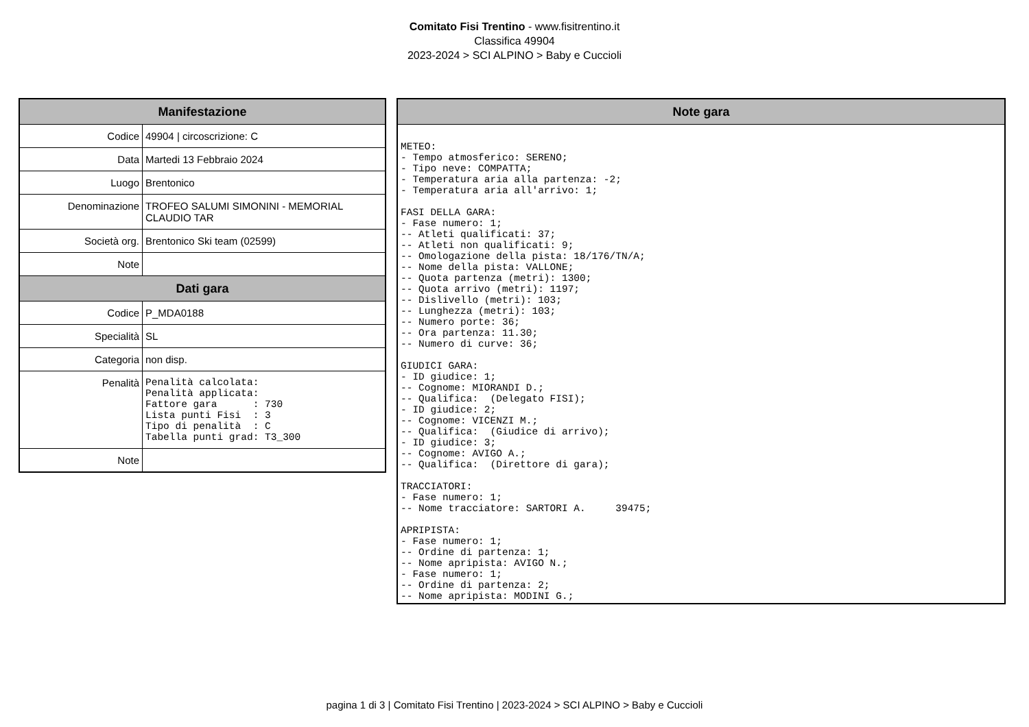Comitato Fisi Trentino - www.fisitrentino.it
Classifica 49904
2023-2024 > SCI ALPINO > Baby e Cuccioli
| Manifestazione | |
| --- | --- |
| Codice | 49904 / circoscrizione: C |
| Data | Martedi 13 Febbraio 2024 |
| Luogo | Brentonico |
| Denominazione | TROFEO SALUMI SIMONINI - MEMORIAL CLAUDIO TAR |
| Società org. | Brentonico Ski team (02599) |
| Note | |
| Dati gara | |
| Codice | P_MDA0188 |
| Specialità | SL |
| Categoria | non disp. |
| Penalità | Penalità calcolata: Penalità applicata: Fattore gara : 730 Lista punti Fisi : 3 Tipo di penalità : C Tabella punti grad: T3_300 |
| Note | |
| Note gara |
| --- |
| METEO: - Tempo atmosferico: SERENO; - Tipo neve: COMPATTA; - Temperatura aria alla partenza: -2; - Temperatura aria all'arrivo: 1; FASI DELLA GARA: - Fase numero: 1; -- Atleti qualificati: 37; -- Atleti non qualificati: 9; -- Omologazione della pista: 18/176/TN/A; -- Nome della pista: VALLONE; -- Quota partenza (metri): 1300; -- Quota arrivo (metri): 1197; -- Dislivello (metri): 103; -- Lunghezza (metri): 103; -- Numero porte: 36; -- Ora partenza: 11.30; -- Numero di curve: 36; GIUDICI GARA: - ID giudice: 1; -- Cognome: MIORANDI D.; -- Qualifica: (Delegato FISI); - ID giudice: 2; -- Cognome: VICENZI M.; -- Qualifica: (Giudice di arrivo); - ID giudice: 3; -- Cognome: AVIGO A.; -- Qualifica: (Direttore di gara); TRACCIATORI: - Fase numero: 1; -- Nome tracciatore: SARTORI A. 39475; APRIPISTA: - Fase numero: 1; -- Ordine di partenza: 1; -- Nome apripista: AVIGO N.; - Fase numero: 1; -- Ordine di partenza: 2; -- Nome apripista: MODINI G.; |
pagina 1 di 3 | Comitato Fisi Trentino | 2023-2024 > SCI ALPINO > Baby e Cuccioli